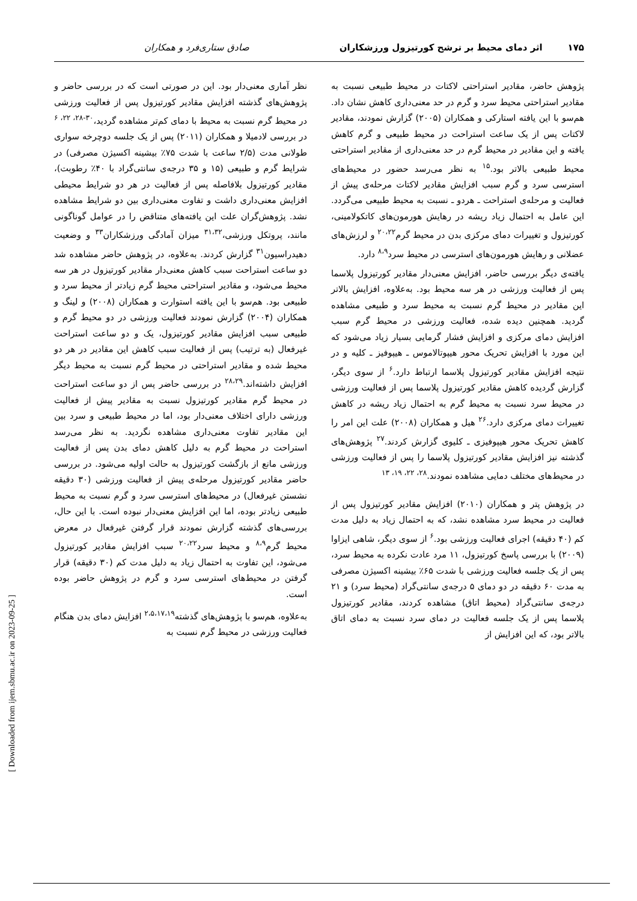۱۷۵ اثر دمای محیط بر ترشح کورتیزول ورزشکاران صادق ستاری‌فرد و همکاران
پژوهش حاضر، مقادیر استراحتی لاکتات در محیط طبیعی نسبت به مقادیر استراحتی محیط سرد و گرم در حد معنی‌داری کاهش نشان داد. هم‌سو با این یافته استارکی و همکاران (۲۰۰۵) گزارش نمودند، مقادیر لاکتات پس از یک ساعت استراحت در محیط طبیعی و گرم کاهش یافته و این مقادیر در محیط گرم در حد معنی‌داری از مقادیر استراحتی محیط طبیعی بالاتر بود.<sup>۱۵</sup> به نظر می‌رسد حضور در محیط‌های استرسی سرد و گرم سبب افزایش مقادیر لاکتات مرحله‌ی پیش از فعالیت و مرحله‌ی استراحت ـ هردو ـ نسبت به محیط طبیعی می‌گردد. این عامل به احتمال زیاد ریشه در رهایش هورمون‌های کاتکولامینی، کورتیزول و تغییرات دمای مرکزی بدن در محیط گرم<sup>۲۰،۲۲</sup> و لرزش‌های عضلانی و رهایش هورمون‌های استرسی در محیط سرد<sup>۸،۹</sup> دارد.
یافته‌ی دیگر بررسی حاضر، افزایش معنی‌دار مقادیر کورتیزول پلاسما پس از فعالیت ورزشی در هر سه محیط بود. به‌علاوه، افزایش بالاتر این مقادیر در محیط گرم نسبت به محیط سرد و طبیعی مشاهده گردید. همچنین دیده شده، فعالیت ورزشی در محیط گرم سبب افزایش دمای مرکزی و افزایش فشار گرمایی بسیار زیاد می‌شود که این مورد با افزایش تحریک محور هیپوتالاموس ـ هیپوفیز ـ کلیه و در نتیجه افزایش مقادیر کورتیزول پلاسما ارتباط دارد.<sup>۶</sup> از سوی دیگر، گزارش گردیده کاهش مقادیر کورتیزول پلاسما پس از فعالیت ورزشی در محیط سرد نسبت به محیط گرم به احتمال زیاد ریشه در کاهش تغییرات دمای مرکزی دارد.<sup>۲۶</sup> هیل و همکاران (۲۰۰۸) علت این امر را کاهش تحریک محور هیپوفیزی ـ کلیوی گزارش کردند.<sup>۲۷</sup> پژوهش‌های گذشته نیز افزایش مقادیر کورتیزول پلاسما را پس از فعالیت ورزشی در محیط‌های مختلف دمایی مشاهده نمودند.<sup>۲۸، ۲۲، ۱۹، ۱۳</sup>
در پژوهش پتر و همکاران (۲۰۱۰) افزایش مقادیر کورتیزول پس از فعالیت در محیط سرد مشاهده نشد، که به احتمال زیاد به دلیل مدت کم (۴۰ دقیقه) اجرای فعالیت ورزشی بود.<sup>۶</sup> از سوی دیگر، شاهی ایزاوا (۲۰۰۹) با بررسی پاسخ کورتیزول، ۱۱ مرد عادت نکرده به محیط سرد، پس از یک جلسه فعالیت ورزشی با شدت ۶۵٪ بیشینه اکسیژن مصرفی به مدت ۶۰ دقیقه در دو دمای ۵ درجه‌ی سانتی‌گراد (محیط سرد) و ۲۱ درجه‌ی سانتی‌گراد (محیط اتاق) مشاهده کردند، مقادیر کورتیزول پلاسما پس از یک جلسه فعالیت در دمای سرد نسبت به دمای اتاق بالاتر بود، که این افزایش از
نظر آماری معنی‌دار بود. این در صورتی است که در بررسی حاضر و پژوهش‌های گذشته افزایش مقادیر کورتیزول پس از فعالیت ورزشی در محیط گرم نسبت به محیط با دمای کم‌تر مشاهده گردید،<sup>۳۰-۲۸، ۲۲، ۶</sup> در بررسی لادمیلا و همکاران (۲۰۱۱) پس از یک جلسه دوچرخه سواری طولانی مدت (۲/۵ ساعت با شدت ۷۵٪ بیشینه اکسیژن مصرفی) در شرایط گرم و طبیعی (۱۵ و ۳۵ درجه‌ی سانتی‌گراد با ۴۰٪ رطوبت)، مقادیر کورتیزول بلافاصله پس از فعالیت در هر دو شرایط محیطی افزایش معنی‌داری داشت و تفاوت معنی‌داری بین دو شرایط مشاهده نشد. پژوهش‌گران علت این یافته‌های متناقض را در عوامل گوناگونی مانند، پروتکل ورزشی،<sup>۳۱،۳۲</sup> میزان آمادگی ورزشکاران<sup>۳۳</sup> و وضعیت دهیدراسیون<sup>۳۱</sup> گزارش کردند. به‌علاوه، در پژوهش حاضر مشاهده شد دو ساعت استراحت سبب کاهش معنی‌دار مقادیر کورتیزول در هر سه محیط می‌شود، و مقادیر استراحتی محیط گرم زیادتر از محیط سرد و طبیعی بود. هم‌سو با این یافته استوارت و همکاران (۲۰۰۸) و لینگ و همکاران (۲۰۰۴) گزارش نمودند فعالیت ورزشی در دو محیط گرم و طبیعی سبب افزایش مقادیر کورتیزول، یک و دو ساعت استراحت غیرفعال (به ترتیب) پس از فعالیت سبب کاهش این مقادیر در هر دو محیط شده و مقادیر استراحتی در محیط گرم نسبت به محیط دیگر افزایش داشته‌اند.<sup>۲۸،۲۹</sup> در بررسی حاضر پس از دو ساعت استراحت در محیط گرم مقادیر کورتیزول نسبت به مقادیر پیش از فعالیت ورزشی دارای اختلاف معنی‌دار بود، اما در محیط طبیعی و سرد بین این مقادیر تفاوت معنی‌داری مشاهده نگردید. به نظر می‌رسد استراحت در محیط گرم به دلیل کاهش دمای بدن پس از فعالیت ورزشی مانع از بازگشت کورتیزول به حالت اولیه می‌شود. در بررسی حاضر مقادیر کورتیزول مرحله‌ی پیش از فعالیت ورزشی (۳۰ دقیقه نشستن غیرفعال) در محیط‌های استرسی سرد و گرم نسبت به محیط طبیعی زیادتر بوده، اما این افزایش معنی‌دار نبوده است. با این حال، بررسی‌های گذشته گزارش نمودند قرار گرفتن غیرفعال در معرض محیط گرم<sup>۸،۹</sup> و محیط سرد<sup>۲۰،۲۲</sup> سبب افزایش مقادیر کورتیزول می‌شود، این تفاوت به احتمال زیاد به دلیل مدت کم (۳۰ دقیقه) قرار گرفتن در محیط‌های استرسی سرد و گرم در پژوهش حاضر بوده است.
به‌علاوه، هم‌سو با پژوهش‌های گذشته<sup>۲،۵،۱۷،۱۹</sup> افزایش دمای بدن هنگام فعالیت ورزشی در محیط گرم نسبت به
[ Downloaded from ijem.sbmu.ac.ir on 2023-09-25 ]